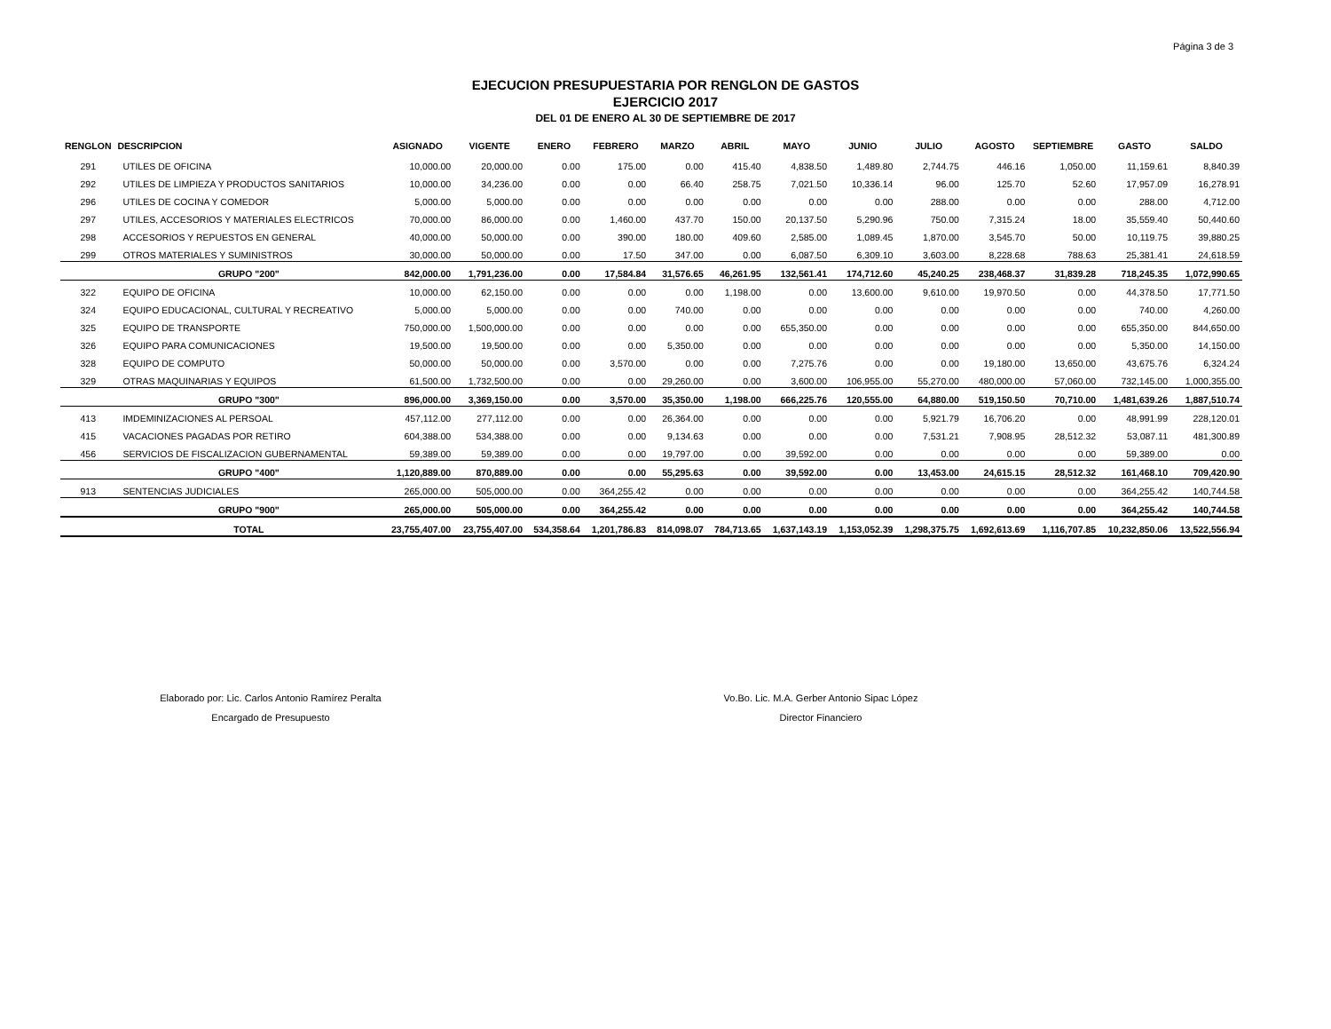Página 3 de 3
EJECUCION PRESUPUESTARIA POR RENGLON DE GASTOS
EJERCICIO 2017
DEL 01 DE ENERO AL 30 DE SEPTIEMBRE DE 2017
| RENGLON | DESCRIPCION | ASIGNADO | VIGENTE | ENERO | FEBRERO | MARZO | ABRIL | MAYO | JUNIO | JULIO | AGOSTO | SEPTIEMBRE | GASTO | SALDO |
| --- | --- | --- | --- | --- | --- | --- | --- | --- | --- | --- | --- | --- | --- | --- |
| 291 | UTILES DE OFICINA | 10,000.00 | 20,000.00 | 0.00 | 175.00 | 0.00 | 415.40 | 4,838.50 | 1,489.80 | 2,744.75 | 446.16 | 1,050.00 | 11,159.61 | 8,840.39 |
| 292 | UTILES DE LIMPIEZA Y PRODUCTOS SANITARIOS | 10,000.00 | 34,236.00 | 0.00 | 0.00 | 66.40 | 258.75 | 7,021.50 | 10,336.14 | 96.00 | 125.70 | 52.60 | 17,957.09 | 16,278.91 |
| 296 | UTILES DE COCINA Y COMEDOR | 5,000.00 | 5,000.00 | 0.00 | 0.00 | 0.00 | 0.00 | 0.00 | 0.00 | 288.00 | 0.00 | 0.00 | 288.00 | 4,712.00 |
| 297 | UTILES, ACCESORIOS Y MATERIALES ELECTRICOS | 70,000.00 | 86,000.00 | 0.00 | 1,460.00 | 437.70 | 150.00 | 20,137.50 | 5,290.96 | 750.00 | 7,315.24 | 18.00 | 35,559.40 | 50,440.60 |
| 298 | ACCESORIOS Y REPUESTOS EN GENERAL | 40,000.00 | 50,000.00 | 0.00 | 390.00 | 180.00 | 409.60 | 2,585.00 | 1,089.45 | 1,870.00 | 3,545.70 | 50.00 | 10,119.75 | 39,880.25 |
| 299 | OTROS MATERIALES Y SUMINISTROS | 30,000.00 | 50,000.00 | 0.00 | 17.50 | 347.00 | 0.00 | 6,087.50 | 6,309.10 | 3,603.00 | 8,228.68 | 788.63 | 25,381.41 | 24,618.59 |
| | GRUPO "200" | 842,000.00 | 1,791,236.00 | 0.00 | 17,584.84 | 31,576.65 | 46,261.95 | 132,561.41 | 174,712.60 | 45,240.25 | 238,468.37 | 31,839.28 | 718,245.35 | 1,072,990.65 |
| 322 | EQUIPO DE OFICINA | 10,000.00 | 62,150.00 | 0.00 | 0.00 | 0.00 | 1,198.00 | 0.00 | 13,600.00 | 9,610.00 | 19,970.50 | 0.00 | 44,378.50 | 17,771.50 |
| 324 | EQUIPO EDUCACIONAL, CULTURAL Y RECREATIVO | 5,000.00 | 5,000.00 | 0.00 | 0.00 | 740.00 | 0.00 | 0.00 | 0.00 | 0.00 | 0.00 | 0.00 | 740.00 | 4,260.00 |
| 325 | EQUIPO DE TRANSPORTE | 750,000.00 | 1,500,000.00 | 0.00 | 0.00 | 0.00 | 0.00 | 655,350.00 | 0.00 | 0.00 | 0.00 | 0.00 | 655,350.00 | 844,650.00 |
| 326 | EQUIPO PARA COMUNICACIONES | 19,500.00 | 19,500.00 | 0.00 | 0.00 | 5,350.00 | 0.00 | 0.00 | 0.00 | 0.00 | 0.00 | 0.00 | 5,350.00 | 14,150.00 |
| 328 | EQUIPO DE COMPUTO | 50,000.00 | 50,000.00 | 0.00 | 3,570.00 | 0.00 | 0.00 | 7,275.76 | 0.00 | 0.00 | 19,180.00 | 13,650.00 | 43,675.76 | 6,324.24 |
| 329 | OTRAS MAQUINARIAS Y EQUIPOS | 61,500.00 | 1,732,500.00 | 0.00 | 0.00 | 29,260.00 | 0.00 | 3,600.00 | 106,955.00 | 55,270.00 | 480,000.00 | 57,060.00 | 732,145.00 | 1,000,355.00 |
| | GRUPO "300" | 896,000.00 | 3,369,150.00 | 0.00 | 3,570.00 | 35,350.00 | 1,198.00 | 666,225.76 | 120,555.00 | 64,880.00 | 519,150.50 | 70,710.00 | 1,481,639.26 | 1,887,510.74 |
| 413 | IMDEMINIZACIONES AL PERSOAL | 457,112.00 | 277,112.00 | 0.00 | 0.00 | 26,364.00 | 0.00 | 0.00 | 0.00 | 5,921.79 | 16,706.20 | 0.00 | 48,991.99 | 228,120.01 |
| 415 | VACACIONES PAGADAS POR RETIRO | 604,388.00 | 534,388.00 | 0.00 | 0.00 | 9,134.63 | 0.00 | 0.00 | 0.00 | 7,531.21 | 7,908.95 | 28,512.32 | 53,087.11 | 481,300.89 |
| 456 | SERVICIOS DE FISCALIZACION GUBERNAMENTAL | 59,389.00 | 59,389.00 | 0.00 | 0.00 | 19,797.00 | 0.00 | 39,592.00 | 0.00 | 0.00 | 0.00 | 0.00 | 59,389.00 | 0.00 |
| | GRUPO "400" | 1,120,889.00 | 870,889.00 | 0.00 | 0.00 | 55,295.63 | 0.00 | 39,592.00 | 0.00 | 13,453.00 | 24,615.15 | 28,512.32 | 161,468.10 | 709,420.90 |
| 913 | SENTENCIAS JUDICIALES | 265,000.00 | 505,000.00 | 0.00 | 364,255.42 | 0.00 | 0.00 | 0.00 | 0.00 | 0.00 | 0.00 | 0.00 | 364,255.42 | 140,744.58 |
| | GRUPO "900" | 265,000.00 | 505,000.00 | 0.00 | 364,255.42 | 0.00 | 0.00 | 0.00 | 0.00 | 0.00 | 0.00 | 0.00 | 364,255.42 | 140,744.58 |
| | TOTAL | 23,755,407.00 | 23,755,407.00 | 534,358.64 | 1,201,786.83 | 814,098.07 | 784,713.65 | 1,637,143.19 | 1,153,052.39 | 1,298,375.75 | 1,692,613.69 | 1,116,707.85 | 10,232,850.06 | 13,522,556.94 |
Elaborado por: Lic. Carlos Antonio Ramírez Peralta
Encargado de Presupuesto
Vo.Bo. Lic. M.A. Gerber Antonio Sipac López
Director Financiero